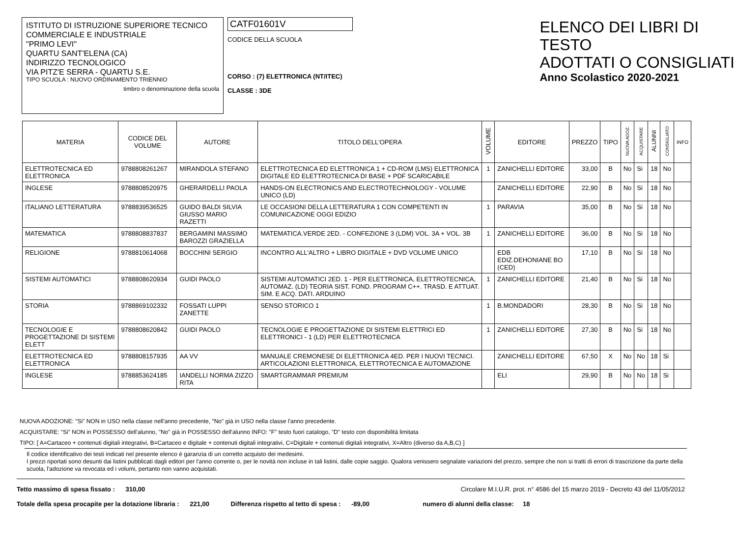ISTITUTO DI ISTRUZIONE SUPERIORE TECNICO COMMERCIALE E INDUSTRIALE
"PRIMO LEVI"
QUARTU SANT'ELENA (CA)
INDIRIZZO TECNOLOGICO
VIA PITZ'E SERRA - QUARTU S.E.
TIPO SCUOLA : NUOVO ORDINAMENTO TRIENNIO
timbro o denominazione della scuola
CATF01601V
CODICE DELLA SCUOLA
CORSO : (7) ELETTRONICA (NT/ITEC)
CLASSE : 3DE
ELENCO DEI LIBRI DI TESTO
ADOTTATI O CONSIGLIATI
Anno Scolastico 2020-2021
| MATERIA | CODICE DEL VOLUME | AUTORE | TITOLO DELL'OPERA | VOLUME | EDITORE | PREZZO | TIPO | NUOVA ADOZ. | ACQUISTARE | ALUNNI | CONSIGLIATO | INFO |
| --- | --- | --- | --- | --- | --- | --- | --- | --- | --- | --- | --- | --- |
| ELETTROTECNICA ED ELETTRONICA | 9788808261267 | MIRANDOLA STEFANO | ELETTROTECNICA ED ELETTRONICA 1 + CD-ROM (LMS) ELETTRONICA DIGITALE ED ELETTROTECNICA DI BASE + PDF SCARICABILE | 1 | ZANICHELLI EDITORE | 33,00 | B | No | Si | 18 | No | |
| INGLESE | 9788808520975 | GHERARDELLI PAOLA | HANDS-ON ELECTRONICS AND ELECTROTECHNOLOGY - VOLUME UNICO (LD) | | ZANICHELLI EDITORE | 22,90 | B | No | Si | 18 | No | |
| ITALIANO LETTERATURA | 9788839536525 | GUIDO BALDI SILVIA GIUSSO MARIO RAZETTI | LE OCCASIONI DELLA LETTERATURA 1 CON COMPETENTI IN COMUNICAZIONE OGGI EDIZIO | 1 | PARAVIA | 35,00 | B | No | Si | 18 | No | |
| MATEMATICA | 9788808837837 | BERGAMINI MASSIMO BAROZZI GRAZIELLA | MATEMATICA.VERDE 2ED. - CONFEZIONE 3 (LDM) VOL. 3A + VOL. 3B | 1 | ZANICHELLI EDITORE | 36,00 | B | No | Si | 18 | No | |
| RELIGIONE | 9788810614068 | BOCCHINI SERGIO | INCONTRO ALL'ALTRO + LIBRO DIGITALE + DVD VOLUME UNICO | | EDB EDIZ.DEHONIANE BO (CED) | 17,10 | B | No | Si | 18 | No | |
| SISTEMI AUTOMATICI | 9788808620934 | GUIDI PAOLO | SISTEMI AUTOMATICI 2ED. 1 - PER ELETTRONICA, ELETTROTECNICA, AUTOMAZ. (LD) TEORIA SIST. FOND. PROGRAM C++. TRASD. E ATTUAT. SIM. E ACQ. DATI. ARDUINO | 1 | ZANICHELLI EDITORE | 21,40 | B | No | Si | 18 | No | |
| STORIA | 9788869102332 | FOSSATI LUPPI ZANETTE | SENSO STORICO 1 | 1 | B.MONDADORI | 28,30 | B | No | Si | 18 | No | |
| TECNOLOGIE E PROGETTAZIONE DI SISTEMI ELETT | 9788808620842 | GUIDI PAOLO | TECNOLOGIE E PROGETTAZIONE DI SISTEMI ELETTRICI ED ELETTRONICI - 1 (LD) PER ELETTROTECNICA | 1 | ZANICHELLI EDITORE | 27,30 | B | No | Si | 18 | No | |
| ELETTROTECNICA ED ELETTRONICA | 9788808157935 | AA VV | MANUALE CREMONESE DI ELETTRONICA 4ED. PER I NUOVI TECNICI. ARTICOLAZIONI ELETTRONICA, ELETTROTECNICA E AUTOMAZIONE | | ZANICHELLI EDITORE | 67,50 | X | No | No | 18 | Si | |
| INGLESE | 9788853624185 | IANDELLI NORMA ZIZZO RITA | SMARTGRAMMAR PREMIUM | | ELI | 29,90 | B | No | No | 18 | Si | |
NUOVA ADOZIONE: "Si" NON in USO nella classe nell'anno precedente, "No" già in USO nella classe l'anno precedente.
ACQUISTARE: "Si" NON in POSSESSO dell'alunno, "No" già in POSSESSO dell'alunno INFO: "F" testo fuori catalogo, "D" testo con disponibilità limitata
TIPO: [ A=Cartaceo + contenuti digitali integrativi, B=Cartaceo e digitale + contenuti digitali integrativi, C=Digitale + contenuti digitali integrativi, X=Altro (diverso da A,B,C) ]
Il codice identificativo dei testi indicati nel presente elenco è garanzia di un corretto acquisto dei medesimi.
I prezzi riportati sono desunti dai listini pubblicati dagli editori per l'anno corrente o, per le novità non incluse in tali listini, dalle copie saggio. Qualora venissero segnalate variazioni del prezzo, sempre che non si tratti di errori di trascrizione da parte della scuola, l'adozione va revocata ed i volumi, pertanto non vanno acquistati.
Tetto massimo di spesa fissato : 310,00 Circolare M.I.U.R. prot. n° 4586 del 15 marzo 2019 - Decreto 43 del 11/05/2012
Totale della spesa procapite per la dotazione libraria : 221,00 Differenza rispetto al tetto di spesa : -89,00 numero di alunni della classe: 18